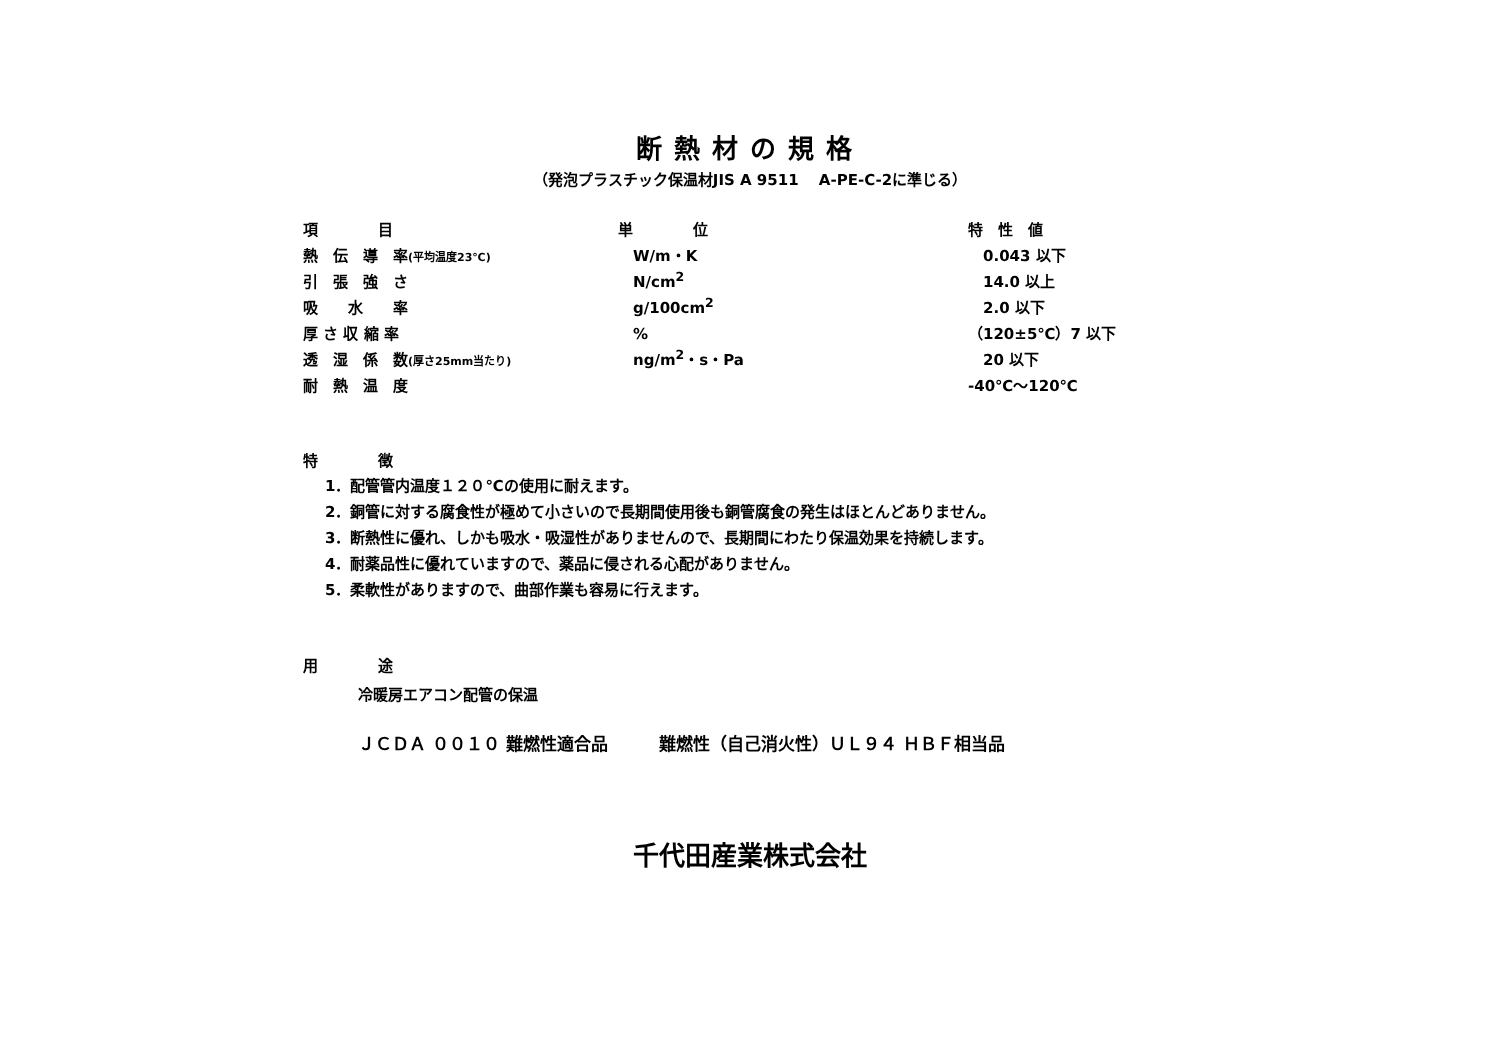断熱材の規格
（発泡プラスチック保温材JIS A 9511　 A-PE-C-2に準じる）
| 項 目 | 単 位 | 特 性 値 |
| --- | --- | --- |
| 熱 伝 導 率 (平均温度23℃) | W/m・K | 0.043 以下 |
| 引 張 強 さ | N/cm<sup>2</sup> | 14.0 以上 |
| 吸 水 率 | g/100cm<sup>2</sup> | 2.0 以下 |
| 厚 さ 収 縮 率 | % | （120±5℃）7 以下 |
| 透 湿 係 数 (厚さ25mm当たり) | ng/m<sup>2</sup>・s・Pa | 20 以下 |
| 耐 熱 温 度 | | -40℃～120℃ |
特　　　　徴
1．配管管内温度１２０℃の使用に耐えます。
2．銅管に対する腐食性が極めて小さいので長期間使用後も銅管腐食の発生はほとんどありません。
3．断熱性に優れ、しかも吸水・吸湿性がありませんので、長期間にわたり保温効果を持続します。
4．耐薬品性に優れていますので、薬品に侵される心配がありません。
5．柔軟性がありますので、曲部作業も容易に行えます。
用　　　　途
冷暖房エアコン配管の保温
ＪＣＤＡ ００１０ 難燃性適合品　　　難燃性（自己消火性）ＵＬ９４ ＨＢＦ相当品
千代田産業株式会社